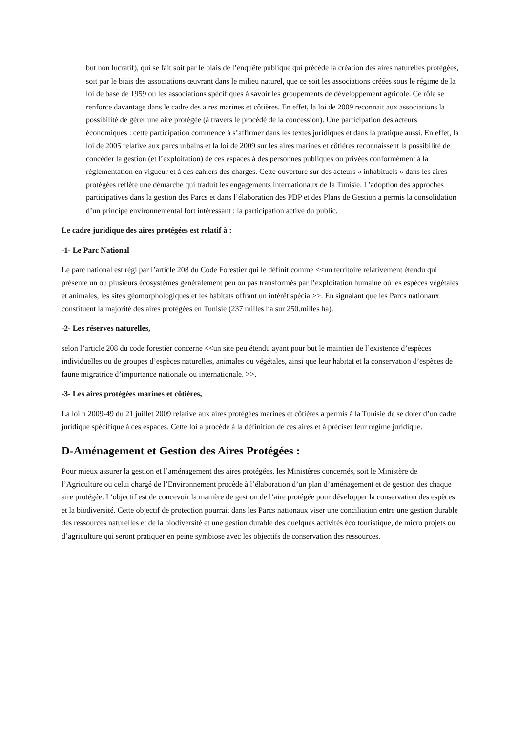but non lucratif), qui se fait soit par le biais de l’enquête publique qui précède la création des aires naturelles protégées, soit par le biais des associations œuvrant dans le milieu naturel, que ce soit les associations créées sous le régime de la loi de base de 1959 ou les associations spécifiques à savoir les groupements de développement agricole. Ce rôle se renforce davantage dans le cadre des aires marines et côtières. En effet, la loi de 2009 reconnait aux associations la possibilité de gérer une aire protégée (à travers le procédé de la concession). Une participation des acteurs économiques : cette participation commence à s’affirmer dans les textes juridiques et dans la pratique aussi. En effet, la loi de 2005 relative aux parcs urbains et la loi de 2009 sur les aires marines et côtières reconnaissent la possibilité de concéder la gestion (et l’exploitation) de ces espaces à des personnes publiques ou privées conformément à la réglementation en vigueur et à des cahiers des charges. Cette ouverture sur des acteurs « inhabituels » dans les aires protégées reflète une démarche qui traduit les engagements internationaux de la Tunisie. L’adoption des approches participatives dans la gestion des Parcs et dans l’élaboration des PDP et des Plans de Gestion a permis la consolidation d’un principe environnemental fort intéressant : la participation active du public.
Le cadre juridique des aires protégées est relatif à :
-1- Le Parc National
Le parc national est régi par l’article 208 du Code Forestier qui le définit comme <<un territoire relativement étendu qui présente un ou plusieurs écosystèmes généralement peu ou pas transformés par l’exploitation humaine où les espèces végétales et animales, les sites géomorphologiques et les habitats offrant un intérêt spécial>>. En signalant que les Parcs nationaux constituent la majorité des aires protégées en Tunisie (237 milles ha sur 250.milles ha).
-2- Les réserves naturelles,
selon l’article 208 du code forestier concerne <<un site peu étendu ayant pour but le maintien de l’existence d’espèces individuelles ou de groupes d’espèces naturelles, animales ou végétales, ainsi que leur habitat et la conservation d’espèces de faune migratrice d’importance nationale ou internationale. >>.
-3- Les aires protégées marines et côtières,
La loi n 2009-49 du 21 juillet 2009 relative aux aires protégées marines et côtières a permis à la Tunisie de se doter d’un cadre juridique spécifique à ces espaces. Cette loi a procédé à la définition de ces aires et à préciser leur régime juridique.
D-Aménagement et Gestion des Aires Protégées :
Pour mieux assurer la gestion et l’aménagement des aires protégées, les Ministères concernés, soit le Ministère de l’Agriculture ou celui chargé de l’Environnement procède à l’élaboration d’un plan d’aménagement et de gestion des chaque aire protégée. L’objectif est de concevoir la manière de gestion de l’aire protégée pour développer la conservation des espèces et la biodiversité. Cette objectif de protection pourrait dans les Parcs nationaux viser une conciliation entre une gestion durable des ressources naturelles et de la biodiversité et une gestion durable des quelques activités éco touristique, de micro projets ou d’agriculture qui seront pratiquer en peine symbiose avec les objectifs de conservation des ressources.